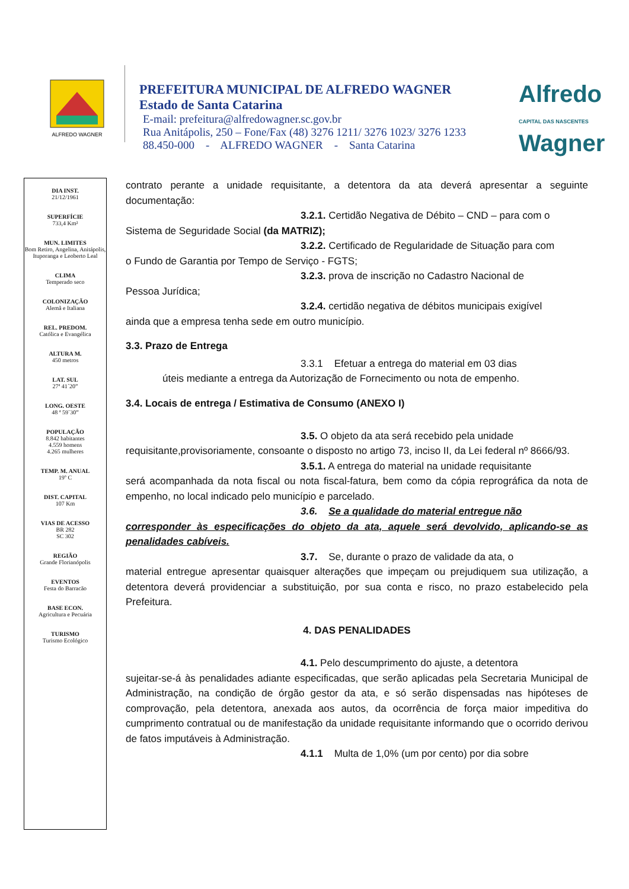ALFREDO WAGNER
PREFEITURA MUNICIPAL DE ALFREDO WAGNER
Estado de Santa Catarina
E-mail: prefeitura@alfredowagner.sc.gov.br
Rua Anitápolis, 250 – Fone/Fax (48) 3276 1211/ 3276 1023/ 3276 1233
88.450-000 - ALFREDO WAGNER - Santa Catarina
Alfredo
CAPITAL DAS NASCENTES
Wagner
DIA INST.
21/12/1961
SUPERFÍCIE
733,4 Km²
MUN. LIMITES
Bom Retiro, Angelina, Anitápolis, Ituporanga e Leoberto Leal
CLIMA
Temperado seco
COLONIZAÇÃO
Alemã e Italiana
REL. PREDOM.
Católica e Evangélica
ALTURA M.
450 metros
LAT. SUL
27ª 41´20”
LONG. OESTE
48 ª 59`30”
POPULAÇÃO
8.842 habitantes
4.559 homens
4.265 mulheres
TEMP. M. ANUAL
19º C
DIST. CAPITAL
107 Km
VIAS DE ACESSO
BR 282
SC 302
REGIÃO
Grande Florianópolis
EVENTOS
Festa do Barracão
BASE ECON.
Agricultura e Pecuária
TURISMO
Turismo Ecológico
contrato perante a unidade requisitante, a detentora da ata deverá apresentar a seguinte documentação:
3.2.1. Certidão Negativa de Débito – CND – para com o
Sistema de Seguridade Social (da MATRIZ);
3.2.2. Certificado de Regularidade de Situação para com
o Fundo de Garantia por Tempo de Serviço - FGTS;
3.2.3. prova de inscrição no Cadastro Nacional de
Pessoa Jurídica;
3.2.4. certidão negativa de débitos municipais exigível
ainda que a empresa tenha sede em outro município.
3.3. Prazo de Entrega
3.3.1 Efetuar a entrega do material em 03 dias
úteis mediante a entrega da Autorização de Fornecimento ou nota de empenho.
3.4. Locais de entrega / Estimativa de Consumo (ANEXO I)
3.5. O objeto da ata será recebido pela unidade
requisitante,provisoriamente, consoante o disposto no artigo 73, inciso II, da Lei federal nº 8666/93.
3.5.1. A entrega do material na unidade requisitante
será acompanhada da nota fiscal ou nota fiscal-fatura, bem como da cópia reprográfica da nota de empenho, no local indicado pelo município e parcelado.
3.6. Se a qualidade do material entregue não
corresponder às especificações do objeto da ata, aquele será devolvido, aplicando-se as penalidades cabíveis.
3.7. Se, durante o prazo de validade da ata, o
material entregue apresentar quaisquer alterações que impeçam ou prejudiquem sua utilização, a detentora deverá providenciar a substituição, por sua conta e risco, no prazo estabelecido pela Prefeitura.
4. DAS PENALIDADES
4.1. Pelo descumprimento do ajuste, a detentora
sujeitar-se-á às penalidades adiante especificadas, que serão aplicadas pela Secretaria Municipal de Administração, na condição de órgão gestor da ata, e só serão dispensadas nas hipóteses de comprovação, pela detentora, anexada aos autos, da ocorrência de força maior impeditiva do cumprimento contratual ou de manifestação da unidade requisitante informando que o ocorrido derivou de fatos imputáveis à Administração.
4.1.1 Multa de 1,0% (um por cento) por dia sobre